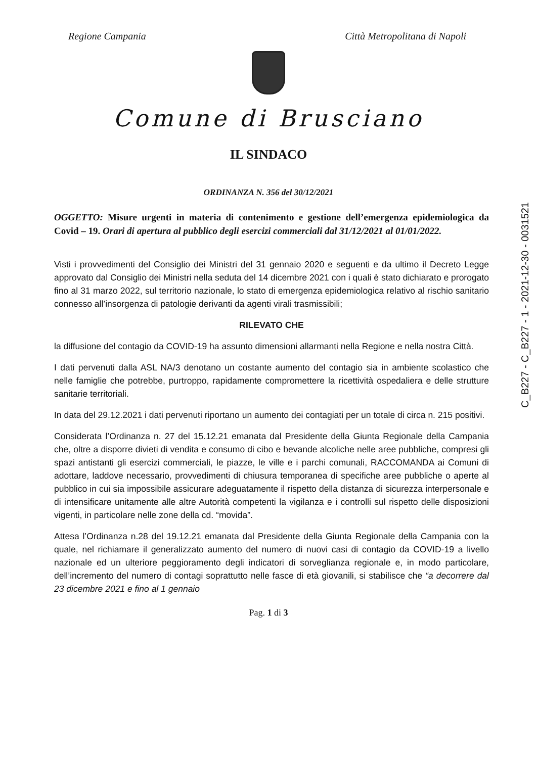Regione Campania Città Metropolitana di Napoli
Comune di Brusciano
IL SINDACO
ORDINANZA N. 356 del 30/12/2021
OGGETTO: Misure urgenti in materia di contenimento e gestione dell’emergenza epidemiologica da Covid – 19. Orari di apertura al pubblico degli esercizi commerciali dal 31/12/2021 al 01/01/2022.
Visti i provvedimenti del Consiglio dei Ministri del 31 gennaio 2020 e seguenti e da ultimo il Decreto Legge approvato dal Consiglio dei Ministri nella seduta del 14 dicembre 2021 con i quali è stato dichiarato e prorogato fino al 31 marzo 2022, sul territorio nazionale, lo stato di emergenza epidemiologica relativo al rischio sanitario connesso all’insorgenza di patologie derivanti da agenti virali trasmissibili;
RILEVATO CHE
la diffusione del contagio da COVID-19 ha assunto dimensioni allarmanti nella Regione e nella nostra Città.
I dati pervenuti dalla ASL NA/3 denotano un costante aumento del contagio sia in ambiente scolastico che nelle famiglie che potrebbe, purtroppo, rapidamente compromettere la ricettività ospedaliera e delle strutture sanitarie territoriali.
In data del 29.12.2021 i dati pervenuti riportano un aumento dei contagiati per un totale di circa n. 215 positivi.
Considerata l’Ordinanza n. 27 del 15.12.21 emanata dal Presidente della Giunta Regionale della Campania che, oltre a disporre divieti di vendita e consumo di cibo e bevande alcoliche nelle aree pubbliche, compresi gli spazi antistanti gli esercizi commerciali, le piazze, le ville e i parchi comunali, RACCOMANDA ai Comuni di adottare, laddove necessario, provvedimenti di chiusura temporanea di specifiche aree pubbliche o aperte al pubblico in cui sia impossibile assicurare adeguatamente il rispetto della distanza di sicurezza interpersonale e di intensificare unitamente alle altre Autorità competenti la vigilanza e i controlli sul rispetto delle disposizioni vigenti, in particolare nelle zone della cd. “movida”.
Attesa l’Ordinanza n.28 del 19.12.21 emanata dal Presidente della Giunta Regionale della Campania con la quale, nel richiamare il generalizzato aumento del numero di nuovi casi di contagio da COVID-19 a livello nazionale ed un ulteriore peggioramento degli indicatori di sorveglianza regionale e, in modo particolare, dell’incremento del numero di contagi soprattutto nelle fasce di età giovanili, si stabilisce che “a decorrere dal 23 dicembre 2021 e fino al 1 gennaio
Pag. 1 di 3
C_B227 - C_B227 - 1 - 2021-12-30 - 0031521